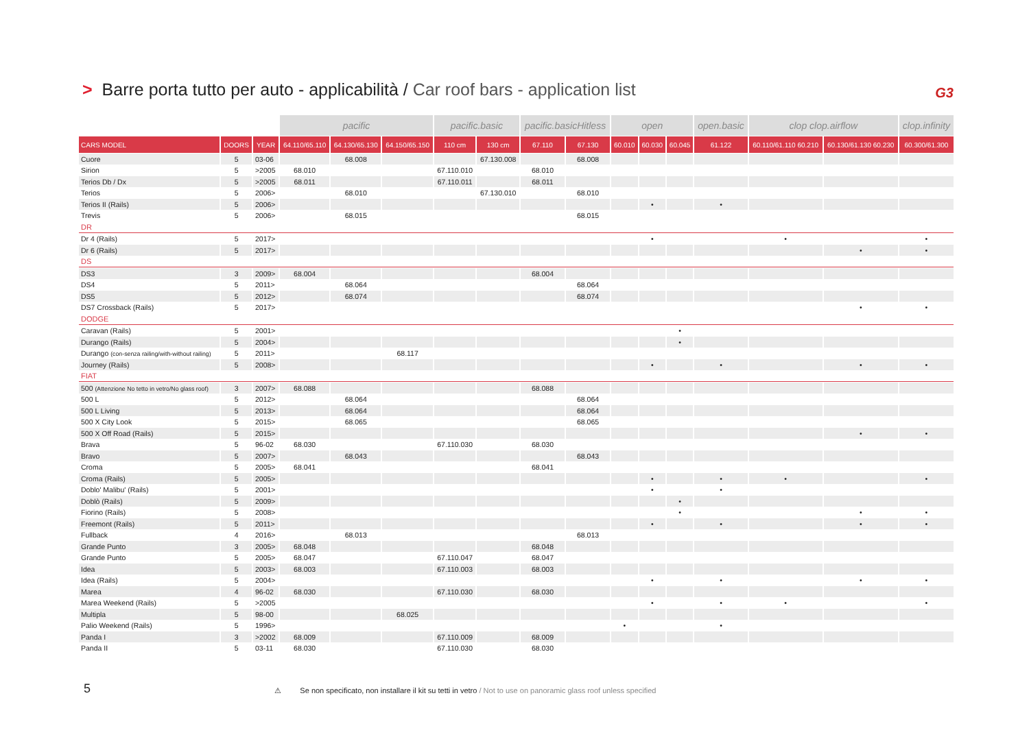> Barre porta tutto per auto - applicabilità / Car roof bars - application list
G3
| | | | pacific | | | pacific.basic | | pacific.basicHitless | | open | | | open.basic | clop clop.airflow | | clop.infinity |
| --- | --- | --- | --- | --- | --- | --- | --- | --- | --- | --- | --- | --- | --- | --- | --- | --- |
| CARS MODEL | DOORS | YEAR | 64.110/65.110 | 64.130/65.130 | 64.150/65.150 | 110 cm | 130 cm | 67.110 | 67.130 | 60.010 | 60.030 | 60.045 | 61.122 | 60.110/61.110 60.210 | 60.130/61.130 60.230 | 60.300/61.300 |
| Cuore | 5 | 03-06 | | 68.008 | | | 67.130.008 | | 68.008 | | | | | | | |
| Sirion | 5 | >2005 | 68.010 | | | 67.110.010 | | 68.010 | | | | | | | | |
| Terios Db / Dx | 5 | >2005 | 68.011 | | | 67.110.011 | | 68.011 | | | | | | | | |
| Terios | 5 | 2006> | | 68.010 | | | 67.130.010 | | 68.010 | | | | | | | |
| Terios II (Rails) | 5 | 2006> | | | | | | | | | • | | • | | | |
| Trevis | 5 | 2006> | | 68.015 | | | | | 68.015 | | | | | | | |
| DR | | | | | | | | | | | | | | | | |
| Dr 4 (Rails) | 5 | 2017> | | | | | | | | | • | | | • | | • |
| Dr 6 (Rails) | 5 | 2017> | | | | | | | | | | | | | • | • |
| DS | | | | | | | | | | | | | | | | |
| DS3 | 3 | 2009> | 68.004 | | | | | 68.004 | | | | | | | | |
| DS4 | 5 | 2011> | | 68.064 | | | | | 68.064 | | | | | | | |
| DS5 | 5 | 2012> | | 68.074 | | | | | 68.074 | | | | | | | |
| DS7 Crossback (Rails) | 5 | 2017> | | | | | | | | | | | | | • | • |
| DODGE | | | | | | | | | | | | | | | | |
| Caravan (Rails) | 5 | 2001> | | | | | | | | | | • | | | | |
| Durango (Rails) | 5 | 2004> | | | | | | | | | | • | | | | |
| Durango (con-senza railing/with-without railing) | 5 | 2011> | | | 68.117 | | | | | | | | | | | |
| Journey (Rails) | 5 | 2008> | | | | | | | | | • | | • | | • | • |
| FIAT | | | | | | | | | | | | | | | | |
| 500 (Attenzione No tetto in vetro/No glass roof) | 3 | 2007> | 68.088 | | | | | 68.088 | | | | | | | | |
| 500 L | 5 | 2012> | | 68.064 | | | | | 68.064 | | | | | | | |
| 500 L Living | 5 | 2013> | | 68.064 | | | | | 68.064 | | | | | | | |
| 500 X City Look | 5 | 2015> | | 68.065 | | | | | 68.065 | | | | | | | |
| 500 X Off Road (Rails) | 5 | 2015> | | | | | | | | | | | | | • | • |
| Brava | 5 | 96-02 | 68.030 | | | 67.110.030 | | 68.030 | | | | | | | | |
| Bravo | 5 | 2007> | | 68.043 | | | | | 68.043 | | | | | | | |
| Croma | 5 | 2005> | 68.041 | | | | | 68.041 | | | | | | | | |
| Croma (Rails) | 5 | 2005> | | | | | | | | | • | | • | • | | • |
| Doblo' Malibu' (Rails) | 5 | 2001> | | | | | | | | | • | | • | | | |
| Doblò (Rails) | 5 | 2009> | | | | | | | | | | • | | | | |
| Fiorino (Rails) | 5 | 2008> | | | | | | | | | | • | | | • | • |
| Freemont (Rails) | 5 | 2011> | | | | | | | | | • | | • | | • | • |
| Fullback | 4 | 2016> | | 68.013 | | | | | 68.013 | | | | | | | |
| Grande Punto | 3 | 2005> | 68.048 | | | | | 68.048 | | | | | | | | |
| Grande Punto | 5 | 2005> | 68.047 | | | 67.110.047 | | 68.047 | | | | | | | | |
| Idea | 5 | 2003> | 68.003 | | | 67.110.003 | | 68.003 | | | | | | | | |
| Idea (Rails) | 5 | 2004> | | | | | | | | | • | | • | | • | • |
| Marea | 4 | 96-02 | 68.030 | | | 67.110.030 | | 68.030 | | | | | | | | |
| Marea Weekend (Rails) | 5 | >2005 | | | | | | | | | • | | • | • | | • |
| Multipla | 5 | 98-00 | | | 68.025 | | | | | | | | | | | |
| Palio Weekend (Rails) | 5 | 1996> | | | | | | | | • | | | • | | | |
| Panda I | 3 | >2002 | 68.009 | | | 67.110.009 | | 68.009 | | | | | | | | |
| Panda II | 5 | 03-11 | 68.030 | | | 67.110.030 | | 68.030 | | | | | | | | |
5
⚠ Se non specificato, non installare il kit su tetti in vetro / Not to use on panoramic glass roof unless specified